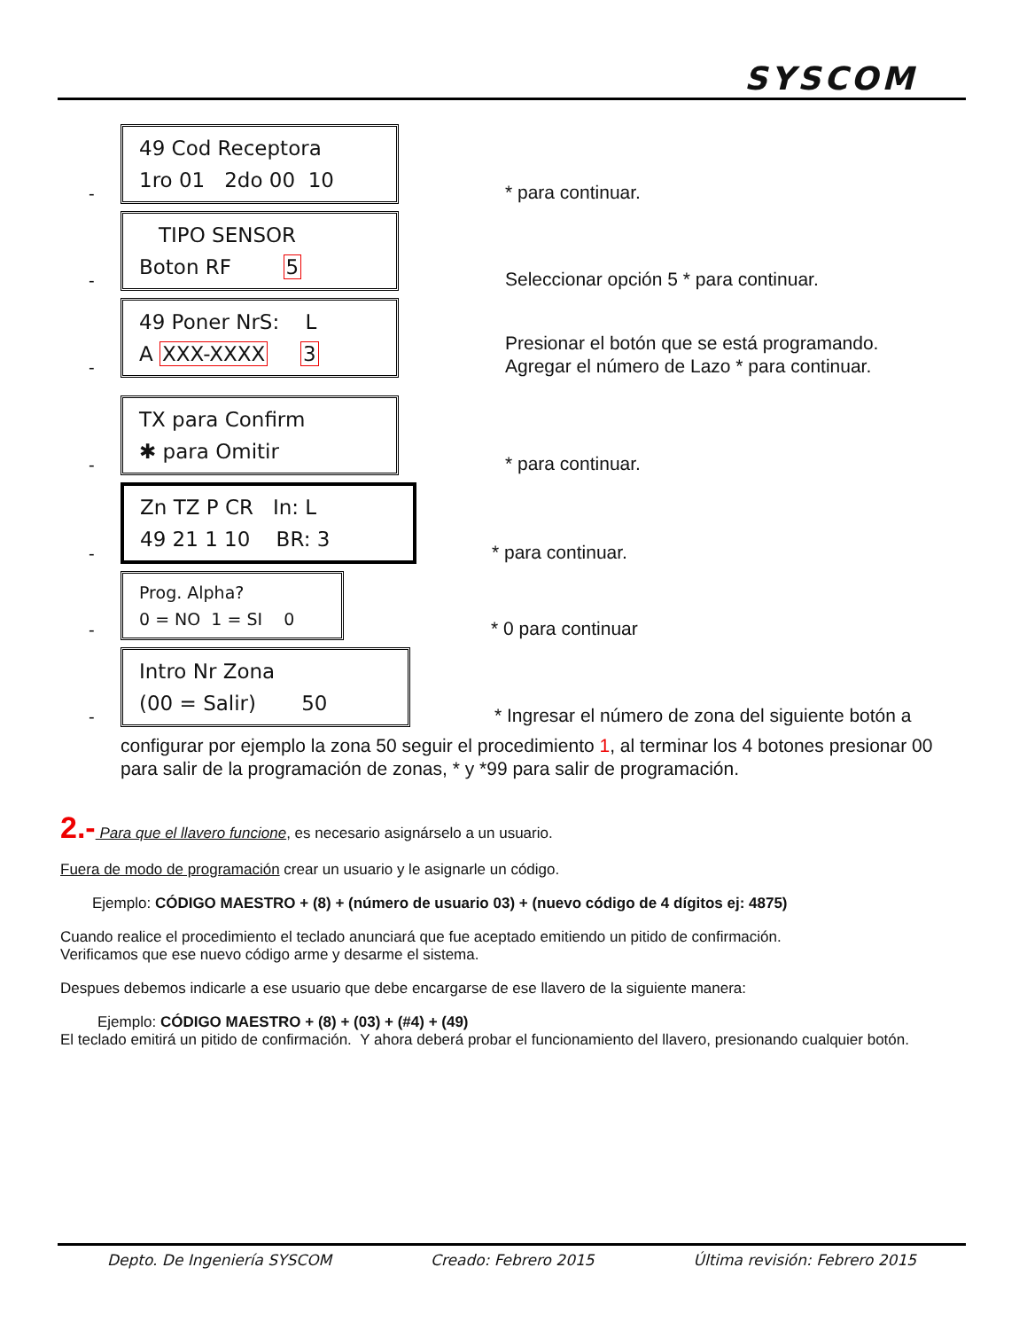SYSCOM
-
49 Cod Receptora
1ro 01 2do 00 10
* para continuar.
-
TIPO SENSOR
Boton RF 5
Seleccionar opción 5 * para continuar.
-
49 Poner NrS: L
A XXX-XXXX 3
Presionar el botón que se está programando.
Agregar el número de Lazo * para continuar.
-
TX para Confirm
✱ para Omitir
* para continuar.
-
Zn TZ P CR In: L
49 21 1 10 BR: 3
* para continuar.
-
Prog. Alpha?
0 = NO 1 = SI 0
* 0 para continuar
-
Intro Nr Zona
(00 = Salir) 50
* Ingresar el número de zona del siguiente botón a
configurar por ejemplo la zona 50 seguir el procedimiento 1, al terminar los 4 botones presionar 00 para salir de la programación de zonas, * y *99 para salir de programación.
2.- Para que el llavero funcione, es necesario asignárselo a un usuario.
Fuera de modo de programación crear un usuario y le asignarle un código.
Ejemplo: CÓDIGO MAESTRO + (8) + (número de usuario 03) + (nuevo código de 4 dígitos ej: 4875)
Cuando realice el procedimiento el teclado anunciará que fue aceptado emitiendo un pitido de confirmación.
Verificamos que ese nuevo código arme y desarme el sistema.
Despues debemos indicarle a ese usuario que debe encargarse de ese llavero de la siguiente manera:
Ejemplo: CÓDIGO MAESTRO + (8) + (03) + (#4) + (49)
El teclado emitirá un pitido de confirmación. Y ahora deberá probar el funcionamiento del llavero, presionando cualquier botón.
Depto. De Ingeniería SYSCOM Creado: Febrero 2015 Última revisión: Febrero 2015